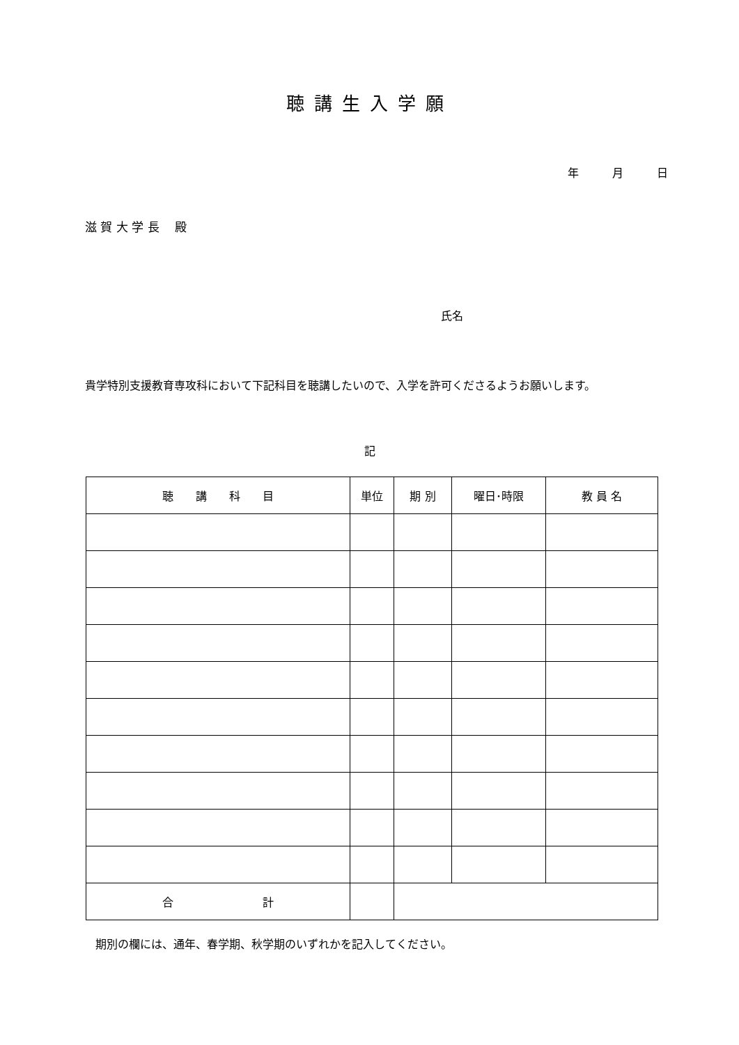聴講生入学願
年　　　月　　　日
滋 賀 大 学 長　 殿
氏名
貴学特別支援教育専攻科において下記科目を聴講したいので、入学を許可くださるようお願いします。
記
| 聴 講 科 目 | 単位 | 期 別 | 曜日･時限 | 教 員 名 |
| --- | --- | --- | --- | --- |
| 合 計 | | | | |
期別の欄には、通年、春学期、秋学期のいずれかを記入してください。